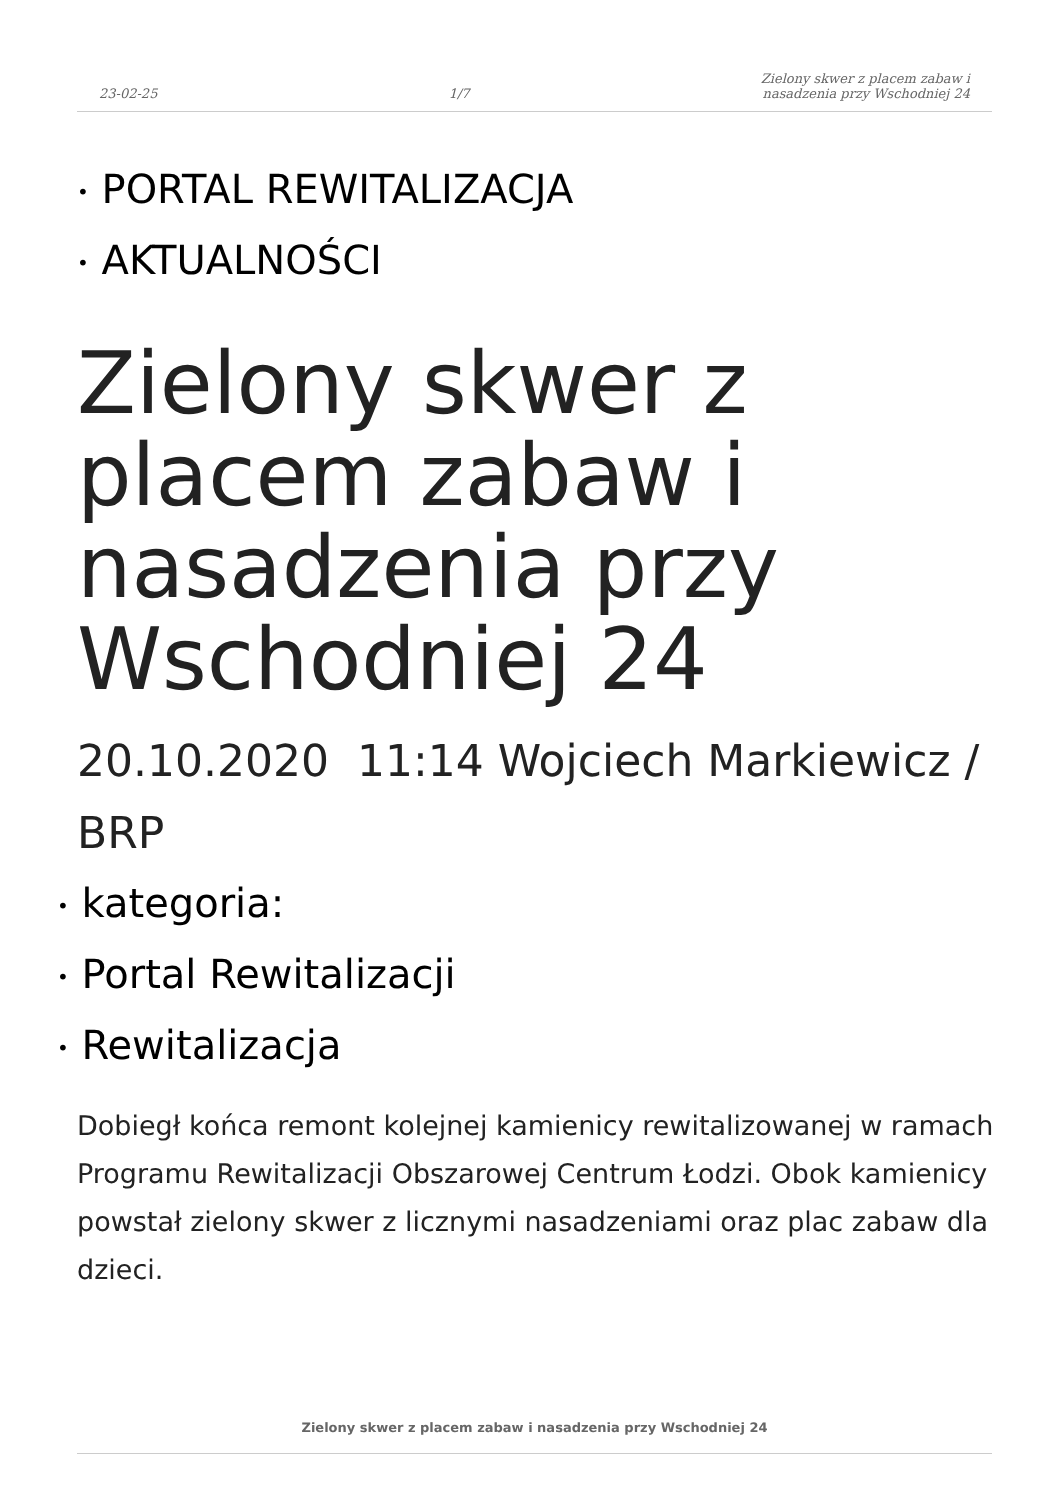23-02-25
1/7
Zielony skwer z placem zabaw i
nasadzenia przy Wschodniej 24
• PORTAL REWITALIZACJA
• AKTUALNOŚCI
Zielony skwer z placem zabaw i nasadzenia przy Wschodniej 24
20.10.2020 11:14 Wojciech Markiewicz / BRP
• kategoria:
• Portal Rewitalizacji
• Rewitalizacja
Dobiegł końca remont kolejnej kamienicy rewitalizowanej w ramach Programu Rewitalizacji Obszarowej Centrum Łodzi. Obok kamienicy powstał zielony skwer z licznymi nasadzeniami oraz plac zabaw dla dzieci.
Zielony skwer z placem zabaw i nasadzenia przy Wschodniej 24